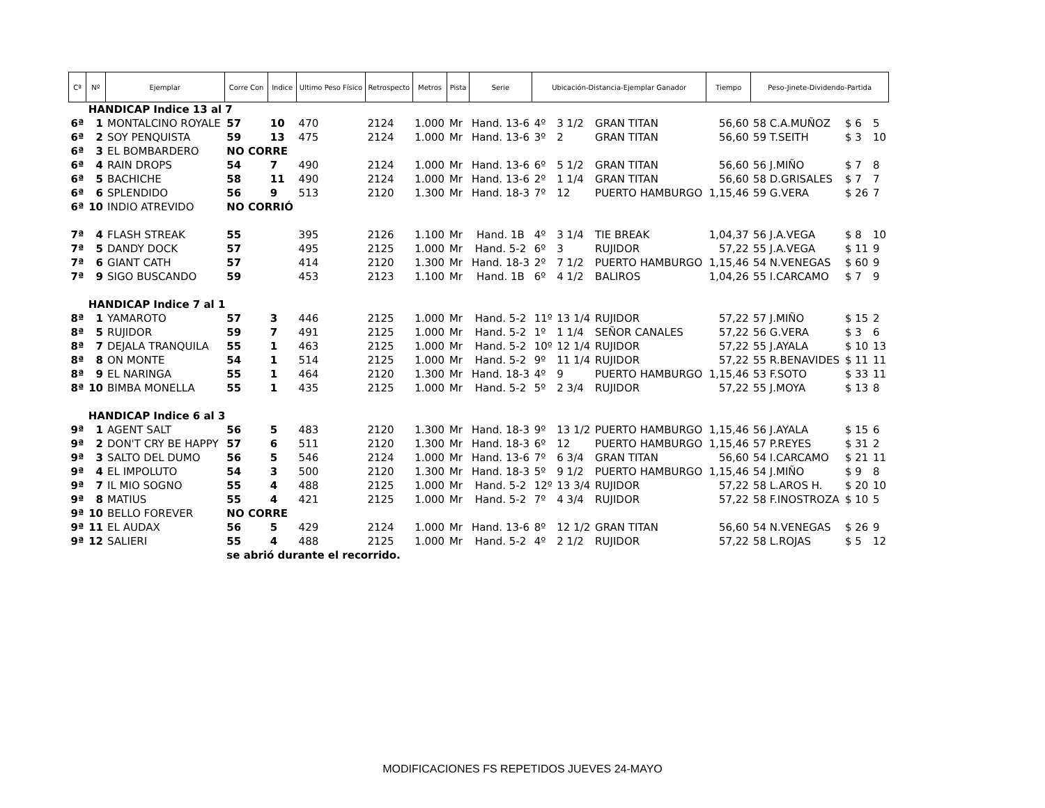| Cª | Nº | Ejemplar | Corre Con | Indice | Ultimo Peso Físico | Retrospecto | Metros | Pista | Serie | Ubicación-Distancia-Ejemplar Ganador | | | Tiempo | Peso-Jinete-Dividendo-Partida | | |
| --- | --- | --- | --- | --- | --- | --- | --- | --- | --- | --- | --- | --- | --- | --- | --- | --- |
| | HANDICAP Indice 13 al 7 | | | | | | | | | | | | | | | |
| 6ª | 1 | MONTALCINO ROYALE | 57 | 10 | 470 | 2124 | 1.000 | Mr | Hand. 13-6 | 4º | 3 1/2 | GRAN TITAN | 56,60 | 58 C.A.MUÑOZ | $ 6 | 5 |
| 6ª | 2 | SOY PENQUISTA | 59 | 13 | 475 | 2124 | 1.000 | Mr | Hand. 13-6 | 3º | 2 | GRAN TITAN | 56,60 | 59 T.SEITH | $ 3 | 10 |
| 6ª | 3 | EL BOMBARDERO | NO CORRE | | | | | | | | | | | | | |
| 6ª | 4 | RAIN DROPS | 54 | 7 | 490 | 2124 | 1.000 | Mr | Hand. 13-6 | 6º | 5 1/2 | GRAN TITAN | 56,60 | 56 J.MIÑO | $ 7 | 8 |
| 6ª | 5 | BACHICHE | 58 | 11 | 490 | 2124 | 1.000 | Mr | Hand. 13-6 | 2º | 1 1/4 | GRAN TITAN | 56,60 | 58 D.GRISALES | $ 7 | 7 |
| 6ª | 6 | SPLENDIDO | 56 | 9 | 513 | 2120 | 1.300 | Mr | Hand. 18-3 | 7º | 12 | PUERTO HAMBURGO | 1,15,46 | 59 G.VERA | $ 26 | 7 |
| 6ª | 10 | INDIO ATREVIDO | NO CORRIÓ | | | | | | | | | | | | | |
| 7ª | 4 | FLASH STREAK | 55 | | 395 | 2126 | 1.100 | Mr | Hand. 1B | 4º | 3 1/4 | TIE BREAK | 1,04,37 | 56 J.A.VEGA | $ 8 | 10 |
| 7ª | 5 | DANDY DOCK | 57 | | 495 | 2125 | 1.000 | Mr | Hand. 5-2 | 6º | 3 | RUJIDOR | 57,22 | 55 J.A.VEGA | $ 11 | 9 |
| 7ª | 6 | GIANT CATH | 57 | | 414 | 2120 | 1.300 | Mr | Hand. 18-3 | 2º | 7 1/2 | PUERTO HAMBURGO | 1,15,46 | 54 N.VENEGAS | $ 60 | 9 |
| 7ª | 9 | SIGO BUSCANDO | 59 | | 453 | 2123 | 1.100 | Mr | Hand. 1B | 6º | 4 1/2 | BALIROS | 1,04,26 | 55 I.CARCAMO | $ 7 | 9 |
| | HANDICAP Indice 7 al 1 | | | | | | | | | | | | | | | |
| 8ª | 1 | YAMAROTO | 57 | 3 | 446 | 2125 | 1.000 | Mr | Hand. 5-2 | 11º | 13 1/4 | RUJIDOR | 57,22 | 57 J.MIÑO | $ 15 | 2 |
| 8ª | 5 | RUJIDOR | 59 | 7 | 491 | 2125 | 1.000 | Mr | Hand. 5-2 | 1º | 1 1/4 | SEÑOR CANALES | 57,22 | 56 G.VERA | $ 3 | 6 |
| 8ª | 7 | DEJALA TRANQUILA | 55 | 1 | 463 | 2125 | 1.000 | Mr | Hand. 5-2 | 10º | 12 1/4 | RUJIDOR | 57,22 | 55 J.AYALA | $ 10 | 13 |
| 8ª | 8 | ON MONTE | 54 | 1 | 514 | 2125 | 1.000 | Mr | Hand. 5-2 | 9º | 11 1/4 | RUJIDOR | 57,22 | 55 R.BENAVIDES | $ 11 | 11 |
| 8ª | 9 | EL NARINGA | 55 | 1 | 464 | 2120 | 1.300 | Mr | Hand. 18-3 | 4º | 9 | PUERTO HAMBURGO | 1,15,46 | 53 F.SOTO | $ 33 | 11 |
| 8ª | 10 | BIMBA MONELLA | 55 | 1 | 435 | 2125 | 1.000 | Mr | Hand. 5-2 | 5º | 2 3/4 | RUJIDOR | 57,22 | 55 J.MOYA | $ 13 | 8 |
| | HANDICAP Indice 6 al 3 | | | | | | | | | | | | | | | |
| 9ª | 1 | AGENT SALT | 56 | 5 | 483 | 2120 | 1.300 | Mr | Hand. 18-3 | 9º | 13 1/2 | PUERTO HAMBURGO | 1,15,46 | 56 J.AYALA | $ 15 | 6 |
| 9ª | 2 | DON'T CRY BE HAPPY | 57 | 6 | 511 | 2120 | 1.300 | Mr | Hand. 18-3 | 6º | 12 | PUERTO HAMBURGO | 1,15,46 | 57 P.REYES | $ 31 | 2 |
| 9ª | 3 | SALTO DEL DUMO | 56 | 5 | 546 | 2124 | 1.000 | Mr | Hand. 13-6 | 7º | 6 3/4 | GRAN TITAN | 56,60 | 54 I.CARCAMO | $ 21 | 11 |
| 9ª | 4 | EL IMPOLUTO | 54 | 3 | 500 | 2120 | 1.300 | Mr | Hand. 18-3 | 5º | 9 1/2 | PUERTO HAMBURGO | 1,15,46 | 54 J.MIÑO | $ 9 | 8 |
| 9ª | 7 | IL MIO SOGNO | 55 | 4 | 488 | 2125 | 1.000 | Mr | Hand. 5-2 | 12º | 13 3/4 | RUJIDOR | 57,22 | 58 L.AROS H. | $ 20 | 10 |
| 9ª | 8 | MATIUS | 55 | 4 | 421 | 2125 | 1.000 | Mr | Hand. 5-2 | 7º | 4 3/4 | RUJIDOR | 57,22 | 58 F.INOSTROZA | $ 10 | 5 |
| 9ª | 10 | BELLO FOREVER | NO CORRE | | | | | | | | | | | | | |
| 9ª | 11 | EL AUDAX | 56 | 5 | 429 | 2124 | 1.000 | Mr | Hand. 13-6 | 8º | 12 1/2 | GRAN TITAN | 56,60 | 54 N.VENEGAS | $ 26 | 9 |
| 9ª | 12 | SALIERI | 55 | 4 | 488 | 2125 | 1.000 | Mr | Hand. 5-2 | 4º | 2 1/2 | RUJIDOR | 57,22 | 58 L.ROJAS | $ 5 | 12 |
| | | | se abrió durante el recorrido. | | | | | | | | | | | | | |
MODIFICACIONES FS REPETIDOS JUEVES 24-MAYO